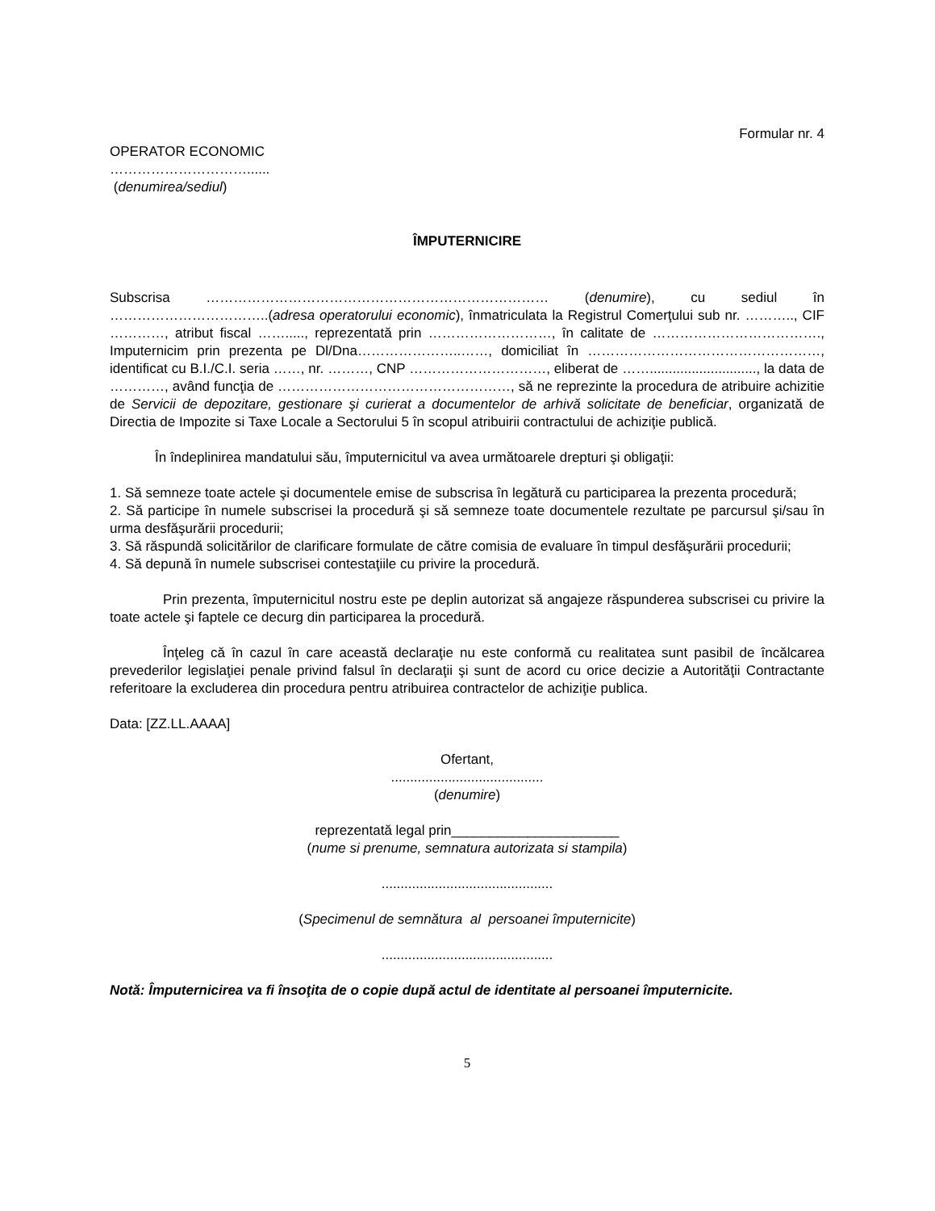Formular nr. 4
OPERATOR ECONOMIC
…………………………......
(denumirea/sediul)
ÎMPUTERNICIRE
Subscrisa ………………………………………………………………… (denumire), cu sediul în ……………………………..(adresa operatorului economic), înmatriculata la Registrul Comerţului sub nr. ……….., CIF …………, atribut fiscal ……....., reprezentată prin ………………………, în calitate de ………………………………., Imputernicim prin prezenta pe Dl/Dna…………………..……, domiciliat în ……………………………………………, identificat cu B.I./C.I. seria ……, nr. ………, CNP …………………………, eliberat de ……............................, la data de …………, având funcţia de ……………………………………………, să ne reprezinte la procedura de atribuire achizitie de Servicii de depozitare, gestionare şi curierat a documentelor de arhivă solicitate de beneficiar, organizată de Directia de Impozite si Taxe Locale a Sectorului 5 în scopul atribuirii contractului de achiziţie publică.
În îndeplinirea mandatului său, împuternicitul va avea următoarele drepturi şi obligaţii:
1. Să semneze toate actele şi documentele emise de subscrisa în legătură cu participarea la prezenta procedură;
2. Să participe în numele subscrisei la procedură şi să semneze toate documentele rezultate pe parcursul şi/sau în urma desfăşurării procedurii;
3. Să răspundă solicitărilor de clarificare formulate de către comisia de evaluare în timpul desfăşurării procedurii;
4. Să depună în numele subscrisei contestaţiile cu privire la procedură.
Prin prezenta, împuternicitul nostru este pe deplin autorizat să angajeze răspunderea subscrisei cu privire la toate actele şi faptele ce decurg din participarea la procedură.
Înţeleg că în cazul în care această declaraţie nu este conformă cu realitatea sunt pasibil de încălcarea prevederilor legislaţiei penale privind falsul în declaraţii şi sunt de acord cu orice decizie a Autorităţii Contractante referitoare la excluderea din procedura pentru atribuirea contractelor de achiziţie publica.
Data: [ZZ.LL.AAAA]
Ofertant,
........................................
(denumire)
reprezentată legal prin______________________
(nume si prenume, semnatura autorizata si stampila)
.............................................
(Specimenul de semnătura al persoanei împuternicite)
.............................................
Notă: Împuternicirea va fi însoţita de o copie după actul de identitate al persoanei împuternicite.
5